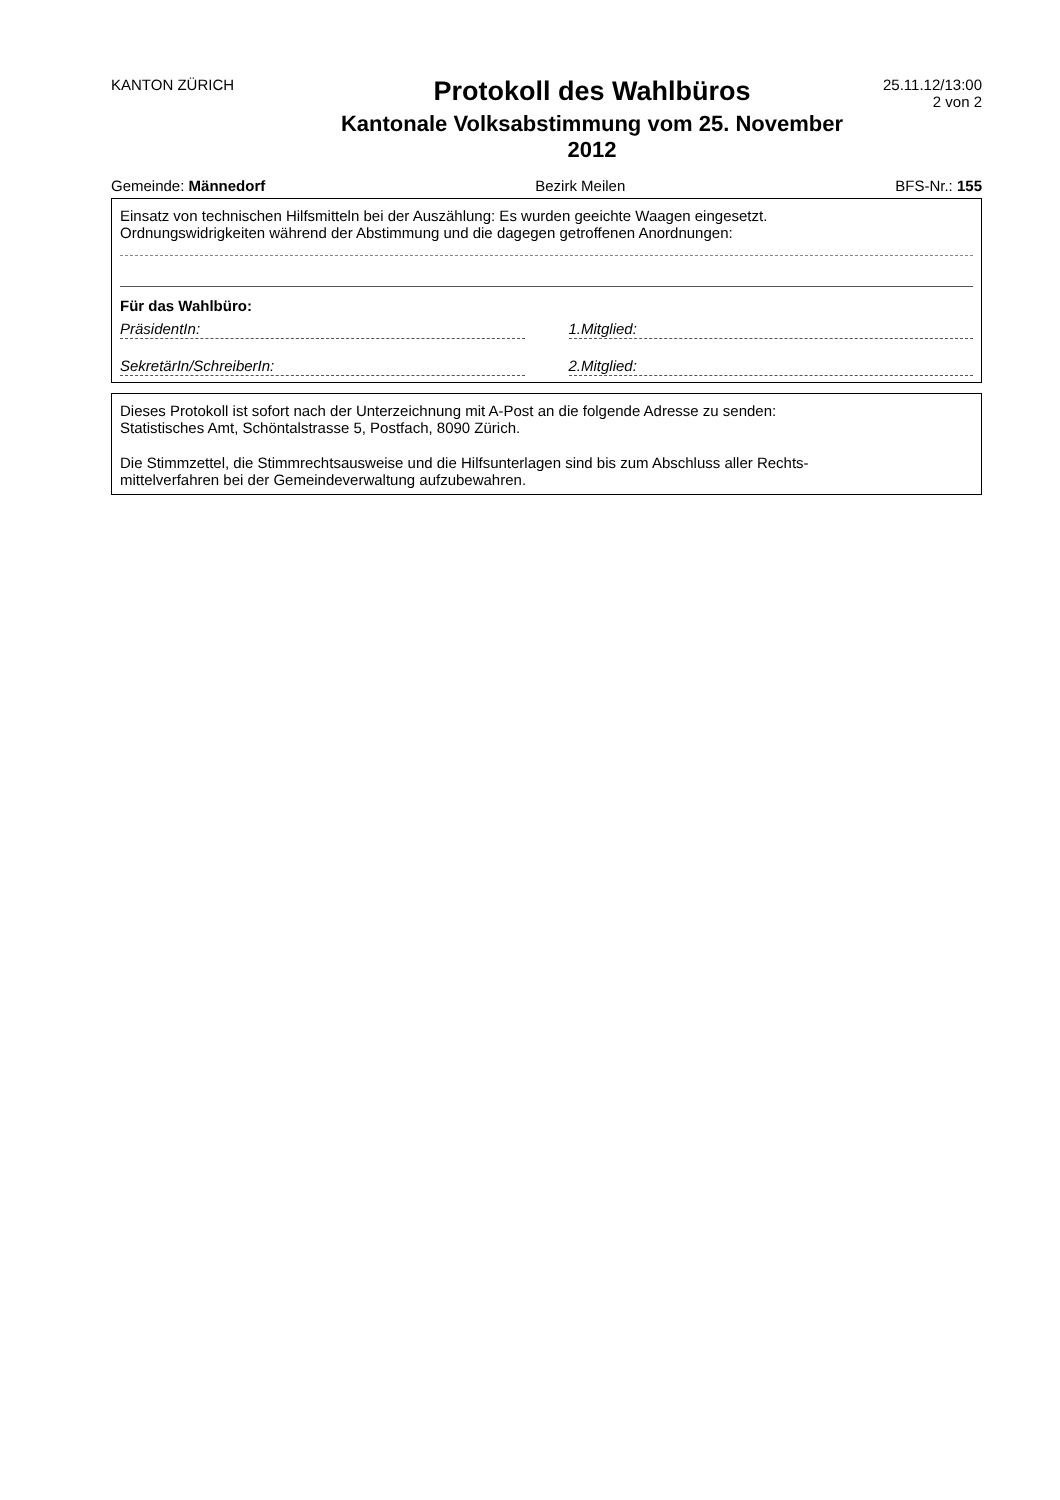KANTON ZÜRICH
Protokoll des Wahlbüros
Kantonale Volksabstimmung vom 25. November 2012
25.11.12/13:00
2 von 2
Gemeinde: Männedorf Bezirk Meilen BFS-Nr.: 155
Einsatz von technischen Hilfsmitteln bei der Auszählung: Es wurden geeichte Waagen eingesetzt.
Ordnungswidrigkeiten während der Abstimmung und die dagegen getroffenen Anordnungen:
Für das Wahlbüro:
PräsidentIn: 1.Mitglied:
SekretärIn/SchreiberIn: 2.Mitglied:
Dieses Protokoll ist sofort nach der Unterzeichnung mit A-Post an die folgende Adresse zu senden:
Statistisches Amt, Schöntalstrasse 5, Postfach, 8090 Zürich.
Die Stimmzettel, die Stimmrechtsausweise und die Hilfsunterlagen sind bis zum Abschluss aller Rechts-
mittelverfahren bei der Gemeindeverwaltung aufzubewahren.